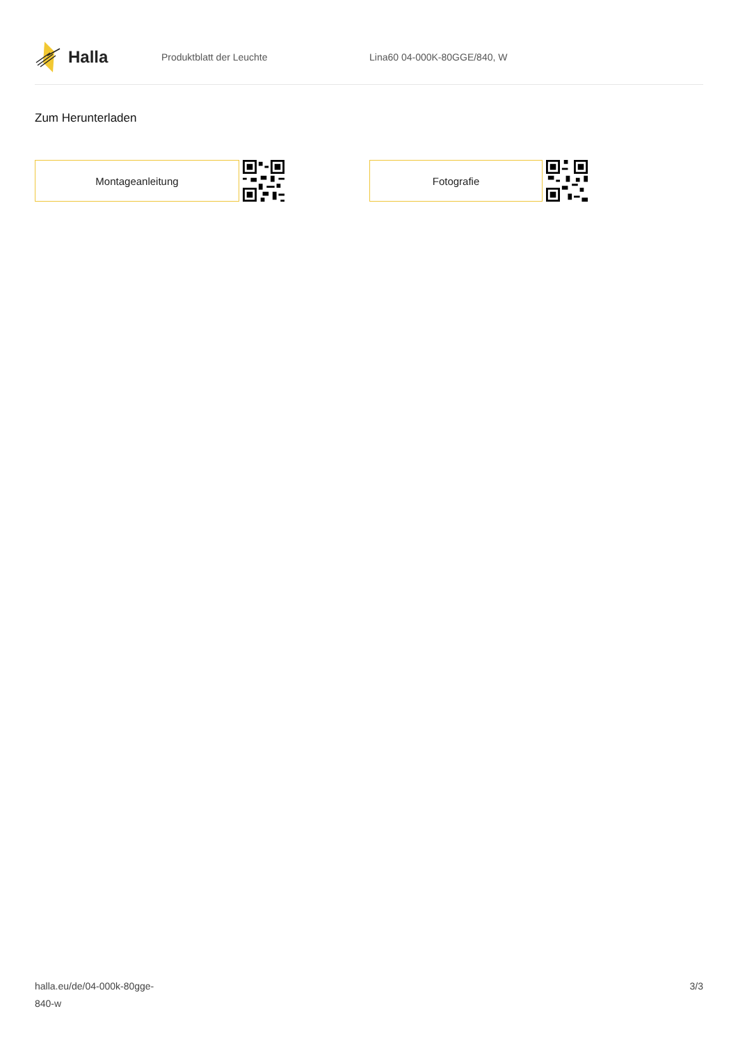Halla
Produktblatt der Leuchte Lina60 04-000K-80GGE/840, W
Zum Herunterladen
Montageanleitung Fotografie
halla.eu/de/04-000k-80gge-
840-w
3/3